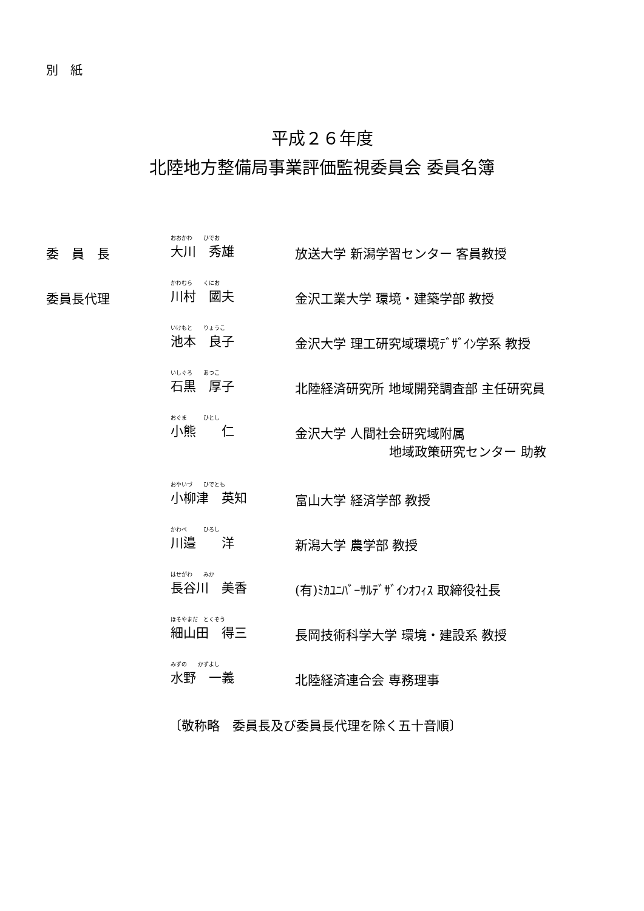別　紙
平成２６年度
北陸地方整備局事業評価監視委員会 委員名簿
委　員　長
おおかわ　　ひでお
大川　秀雄
放送大学 新潟学習センター 客員教授
委員長代理
かわむら　　くにお
川村　國夫
金沢工業大学 環境・建築学部 教授
いけもと　　りょうこ
池本　良子
金沢大学 理工研究域環境ﾃﾞｻﾞｲﾝ学系 教授
いしぐろ　　あつこ
石黒　厚子
北陸経済研究所 地域開発調査部 主任研究員
おぐま　　　ひとし
小熊　　仁
金沢大学 人間社会研究域附属
地域政策研究センター 助教
おやいづ　　ひでとも
小柳津　英知
富山大学 経済学部 教授
かわべ　　　ひろし
川邉　　洋
新潟大学 農学部 教授
はせがわ　　みか
長谷川　美香
(有)ﾐｶﾕﾆﾊﾞｰｻﾙﾃﾞｻﾞｲﾝｵﾌｨｽ 取締役社長
ほそやまだ　とくぞう
細山田　得三
長岡技術科学大学 環境・建設系 教授
みずの　　かずよし
水野　一義
北陸経済連合会 専務理事
〔敬称略　委員長及び委員長代理を除く五十音順〕